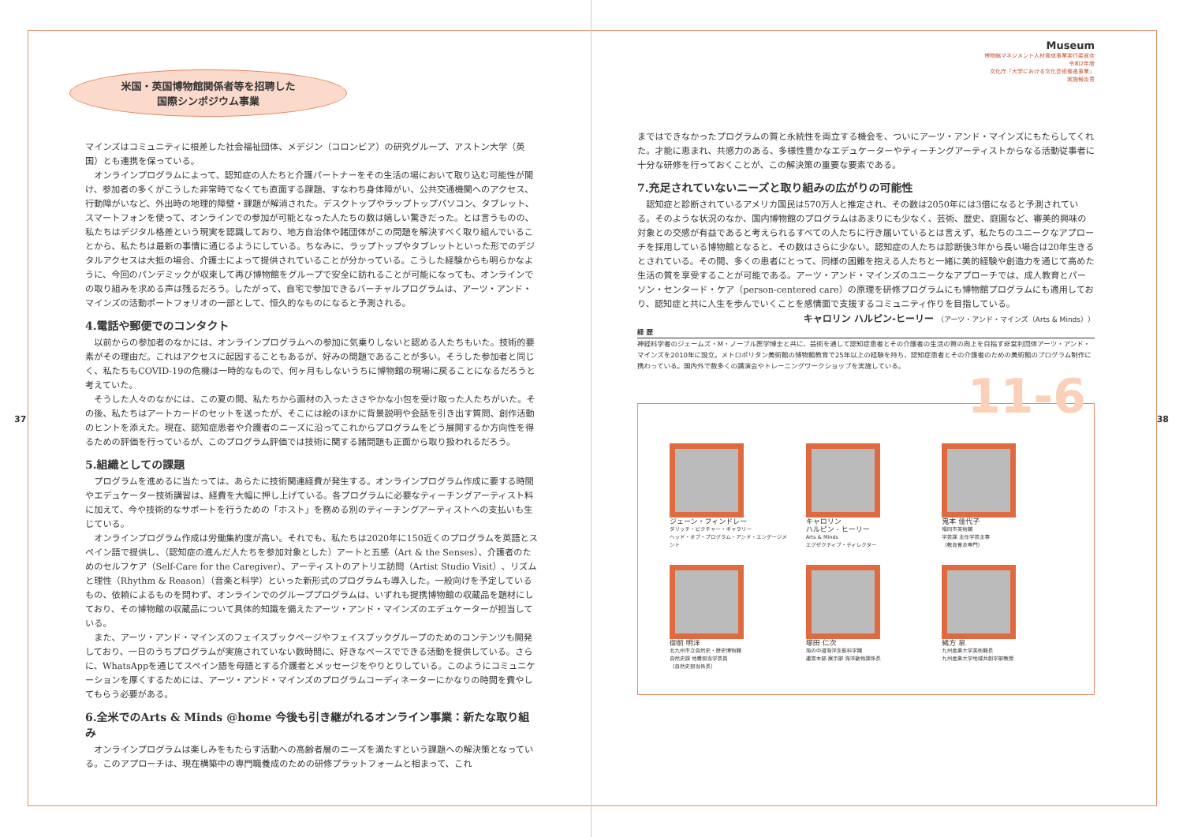37 38
米国・英国博物館関係者等を招聘した
国際シンポジウム事業
マインズはコミュニティに根差した社会福祉団体、メデジン（コロンビア）の研究グループ、アストン大学（英国）とも連携を保っている。
オンラインプログラムによって、認知症の人たちと介護パートナーをその生活の場において取り込む可能性が開け、参加者の多くがこうした非常時でなくても直面する課題、すなわち身体障がい、公共交通機関へのアクセス、行動障がいなど、外出時の地理的障壁・課題が解消された。デスクトップやラップトップパソコン、タブレット、スマートフォンを使って、オンラインでの参加が可能となった人たちの数は嬉しい驚きだった。とは言うものの、私たちはデジタル格差という現実を認識しており、地方自治体や諸団体がこの問題を解決すべく取り組んでいることから、私たちは最新の事情に通じるようにしている。ちなみに、ラップトップやタブレットといった形でのデジタルアクセスは大抵の場合、介護士によって提供されていることが分かっている。こうした経験からも明らかなように、今回のパンデミックが収束して再び博物館をグループで安全に訪れることが可能になっても、オンラインでの取り組みを求める声は残るだろう。したがって、自宅で参加できるバーチャルプログラムは、アーツ・アンド・マインズの活動ポートフォリオの一部として、恒久的なものになると予測される。
4.電話や郵便でのコンタクト
以前からの参加者のなかには、オンラインプログラムへの参加に気乗りしないと認める人たちもいた。技術的要素がその理由だ。これはアクセスに起因することもあるが、好みの問題であることが多い。そうした参加者と同じく、私たちもCOVID-19の危機は一時的なもので、何ヶ月もしないうちに博物館の現場に戻ることになるだろうと考えていた。
そうした人々のなかには、この夏の間、私たちから画材の入ったささやかな小包を受け取った人たちがいた。その後、私たちはアートカードのセットを送ったが、そこには絵のほかに背景説明や会話を引き出す質問、創作活動のヒントを添えた。現在、認知症患者や介護者のニーズに沿ってこれからプログラムをどう展開するか方向性を得るための評価を行っているが、このプログラム評価では技術に関する諸問題も正面から取り扱われるだろう。
5.組織としての課題
プログラムを進めるに当たっては、あらたに技術関連経費が発生する。オンラインプログラム作成に要する時間やエデュケーター技術講習は、経費を大幅に押し上げている。各プログラムに必要なティーチングアーティスト料に加えて、今や技術的なサポートを行うための「ホスト」を務める別のティーチングアーティストへの支払いも生じている。
オンラインプログラム作成は労働集約度が高い。それでも、私たちは2020年に150近くのプログラムを英語とスペイン語で提供し、（認知症の進んだ人たちを参加対象とした）アートと五感（Art & the Senses）、介護者のためのセルフケア（Self-Care for the Caregiver）、アーティストのアトリエ訪問（Artist Studio Visit）、リズムと理性（Rhythm & Reason）（音楽と科学）といった新形式のプログラムも導入した。一般向けを予定しているもの、依頼によるものを問わず、オンラインでのグループプログラムは、いずれも提携博物館の収蔵品を題材にしており、その博物館の収蔵品について具体的知識を備えたアーツ・アンド・マインズのエデュケーターが担当している。
また、アーツ・アンド・マインズのフェイスブックページやフェイスブックグループのためのコンテンツも開発しており、一日のうちプログラムが実施されていない数時間に、好きなペースでできる活動を提供している。さらに、WhatsAppを通じてスペイン語を母語とする介護者とメッセージをやりとりしている。このようにコミュニケーションを厚くするためには、アーツ・アンド・マインズのプログラムコーディネーターにかなりの時間を費やしてもらう必要がある。
6.全米でのArts & Minds @home 今後も引き継がれるオンライン事業：新たな取り組み
オンラインプログラムは楽しみをもたらす活動への高齢者層のニーズを満たすという課題への解決策となっている。このアプローチは、現在構築中の専門職養成のための研修プラットフォームと相まって、これ
Museum
博物館マネジメント人材育成事業実行委員会
令和2年度
文化庁「大学における文化芸術推進事業」
実施報告書
まではできなかったプログラムの質と永続性を両立する機会を、ついにアーツ・アンド・マインズにもたらしてくれた。才能に恵まれ、共感力のある、多様性豊かなエデュケーターやティーチングアーティストからなる活動従事者に十分な研修を行っておくことが、この解決策の重要な要素である。
7.充足されていないニーズと取り組みの広がりの可能性
認知症と診断されているアメリカ国民は570万人と推定され、その数は2050年には3倍になると予測されている。そのような状況のなか、国内博物館のプログラムはあまりにも少なく、芸術、歴史、庭園など、審美的興味の対象との交感が有益であると考えられるすべての人たちに行き届いているとは言えず、私たちのユニークなアプローチを採用している博物館となると、その数はさらに少ない。認知症の人たちは診断後3年から長い場合は20年生きるとされている。その間、多くの患者にとって、同様の困難を抱える人たちと一緒に美的経験や創造力を通じて高めた生活の質を享受することが可能である。アーツ・アンド・マインズのユニークなアプローチでは、成人教育とパーソン・センタード・ケア（person-centered care）の原理を研修プログラムにも博物館プログラムにも適用しており、認知症と共に人生を歩んでいくことを感情面で支援するコミュニティ作りを目指している。
キャロリン ハルピン-ヒーリー （アーツ・アンド・マインズ（Arts & Minds））
経 歴
神経科学者のジェームズ・M・ノーブル医学博士と共に、芸術を通して認知症患者とその介護者の生活の質の向上を目指す非営利団体アーツ・アンド・マインズを2010年に設立。メトロポリタン美術館の博物館教育で25年以上の経験を持ち、認知症患者とその介護者のための美術館のプログラム制作に携わっている。国内外で数多くの講演会やトレーニングワークショップを実施している。
11-6
ジェーン・フィンドレー
ダリッチ・ピクチャー・ギャラリー
ヘッド・オブ・プログラム・アンド・エンゲージメント
キャロリン
ハルピン - ヒーリー
Arts & Minds
エグゼクティブ・ディレクター
鬼本 佳代子
福岡市美術館
学芸課 主任学芸主事
（教育普及専門）
御前 明洋
北九州市立自然史・歴史博物館
自然史課 地層担当学芸員
（自然史担当係長）
塚田 仁次
海の中道海洋生態科学館
運営本部 展示部 海洋動物課係長
緒方 泉
九州産業大学美術館長
九州産業大学地域共創学部教授